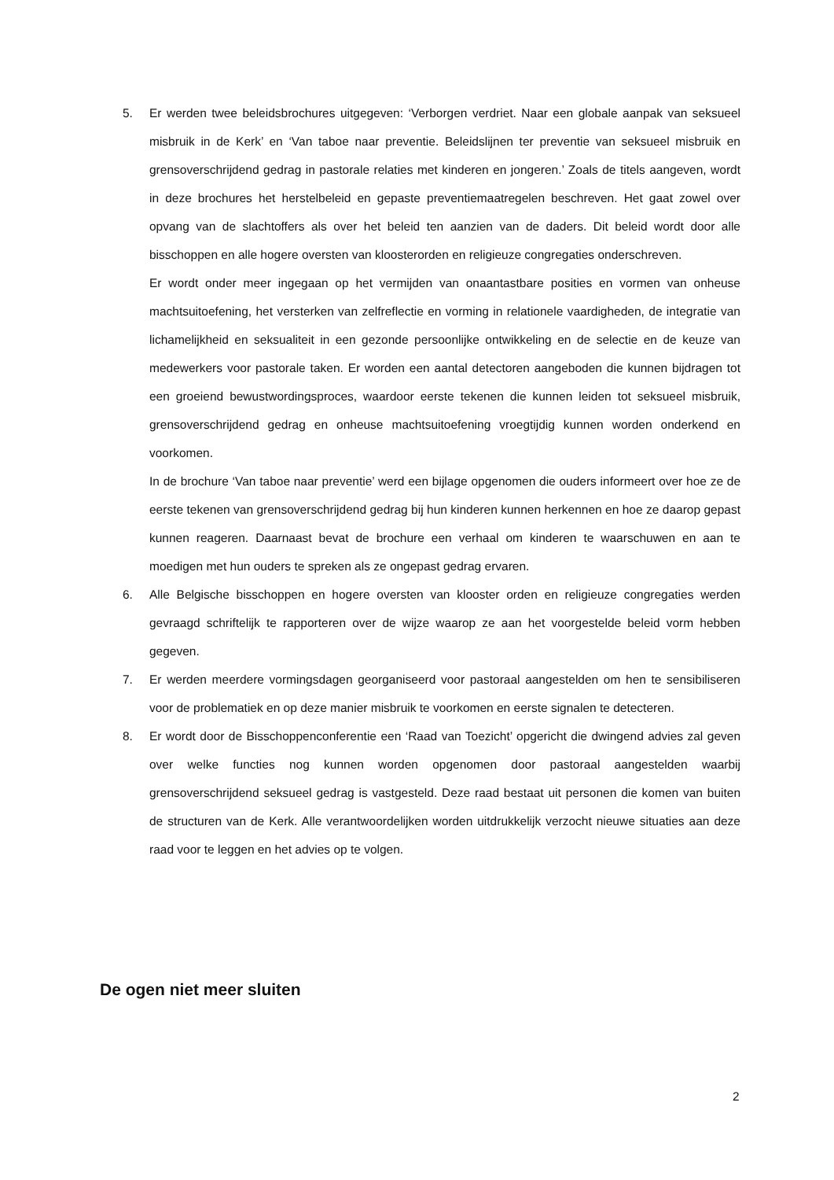5. Er werden twee beleidsbrochures uitgegeven: ‘Verborgen verdriet. Naar een globale aanpak van seksueel misbruik in de Kerk’ en ‘Van taboe naar preventie. Beleidslijnen ter preventie van seksueel misbruik en grensoverschrijdend gedrag in pastorale relaties met kinderen en jongeren.’ Zoals de titels aangeven, wordt in deze brochures het herstelbeleid en gepaste preventiemaatregelen beschreven. Het gaat zowel over opvang van de slachtoffers als over het beleid ten aanzien van de daders. Dit beleid wordt door alle bisschoppen en alle hogere oversten van kloosterorden en religieuze congregaties onderschreven.
Er wordt onder meer ingegaan op het vermijden van onaantastbare posities en vormen van onheuse machtsuitoefening, het versterken van zelfreflectie en vorming in relationele vaardigheden, de integratie van lichamelijkheid en seksualiteit in een gezonde persoonlijke ontwikkeling en de selectie en de keuze van medewerkers voor pastorale taken. Er worden een aantal detectoren aangeboden die kunnen bijdragen tot een groeiend bewustwordingsproces, waardoor eerste tekenen die kunnen leiden tot seksueel misbruik, grensoverschrijdend gedrag en onheuse machtsuitoefening vroegtijdig kunnen worden onderkend en voorkomen.
In de brochure ‘Van taboe naar preventie’ werd een bijlage opgenomen die ouders informeert over hoe ze de eerste tekenen van grensoverschrijdend gedrag bij hun kinderen kunnen herkennen en hoe ze daarop gepast kunnen reageren. Daarnaast bevat de brochure een verhaal om kinderen te waarschuwen en aan te moedigen met hun ouders te spreken als ze ongepast gedrag ervaren.
6. Alle Belgische bisschoppen en hogere oversten van klooster orden en religieuze congregaties werden gevraagd schriftelijk te rapporteren over de wijze waarop ze aan het voorgestelde beleid vorm hebben gegeven.
7. Er werden meerdere vormingsdagen georganiseerd voor pastoraal aangestelden om hen te sensibiliseren voor de problematiek en op deze manier misbruik te voorkomen en eerste signalen te detecteren.
8. Er wordt door de Bisschoppenconferentie een ‘Raad van Toezicht’ opgericht die dwingend advies zal geven over welke functies nog kunnen worden opgenomen door pastoraal aangestelden waarbij grensoverschrijdend seksueel gedrag is vastgesteld. Deze raad bestaat uit personen die komen van buiten de structuren van de Kerk. Alle verantwoordelijken worden uitdrukkelijk verzocht nieuwe situaties aan deze raad voor te leggen en het advies op te volgen.
De ogen niet meer sluiten
2